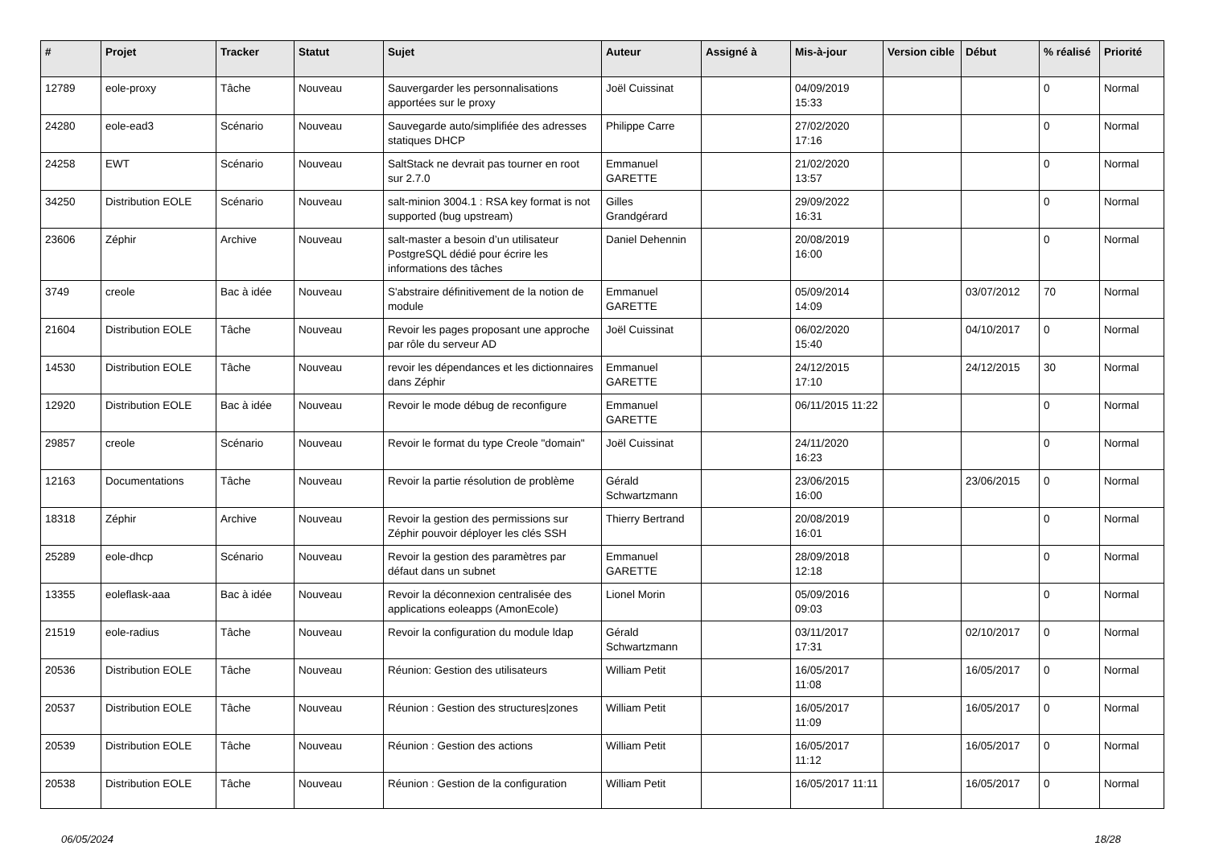| # | Projet | Tracker | Statut | Sujet | Auteur | Assigné à | Mis-à-jour | Version cible | Début | % réalisé | Priorité |
| --- | --- | --- | --- | --- | --- | --- | --- | --- | --- | --- | --- |
| 12789 | eole-proxy | Tâche | Nouveau | Sauvergarder les personnalisations apportées sur le proxy | Joël Cuissinat | | 04/09/2019 15:33 | | | 0 | Normal |
| 24280 | eole-ead3 | Scénario | Nouveau | Sauvegarde auto/simplifiée des adresses statiques DHCP | Philippe Carre | | 27/02/2020 17:16 | | | 0 | Normal |
| 24258 | EWT | Scénario | Nouveau | SaltStack ne devrait pas tourner en root sur 2.7.0 | Emmanuel GARETTE | | 21/02/2020 13:57 | | | 0 | Normal |
| 34250 | Distribution EOLE | Scénario | Nouveau | salt-minion 3004.1 : RSA key format is not supported (bug upstream) | Gilles Grandgérard | | 29/09/2022 16:31 | | | 0 | Normal |
| 23606 | Zéphir | Archive | Nouveau | salt-master a besoin d’un utilisateur PostgreSQL dédié pour écrire les informations des tâches | Daniel Dehennin | | 20/08/2019 16:00 | | | 0 | Normal |
| 3749 | creole | Bac à idée | Nouveau | S'abstraire définitivement de la notion de module | Emmanuel GARETTE | | 05/09/2014 14:09 | | 03/07/2012 | 70 | Normal |
| 21604 | Distribution EOLE | Tâche | Nouveau | Revoir les pages proposant une approche par rôle du serveur AD | Joël Cuissinat | | 06/02/2020 15:40 | | 04/10/2017 | 0 | Normal |
| 14530 | Distribution EOLE | Tâche | Nouveau | revoir les dépendances et les dictionnaires dans Zéphir | Emmanuel GARETTE | | 24/12/2015 17:10 | | 24/12/2015 | 30 | Normal |
| 12920 | Distribution EOLE | Bac à idée | Nouveau | Revoir le mode débug de reconfigure | Emmanuel GARETTE | | 06/11/2015 11:22 | | | 0 | Normal |
| 29857 | creole | Scénario | Nouveau | Revoir le format du type Creole "domain" | Joël Cuissinat | | 24/11/2020 16:23 | | | 0 | Normal |
| 12163 | Documentations | Tâche | Nouveau | Revoir la partie résolution de problème | Gérald Schwartzmann | | 23/06/2015 16:00 | | 23/06/2015 | 0 | Normal |
| 18318 | Zéphir | Archive | Nouveau | Revoir la gestion des permissions sur Zéphir pouvoir déployer les clés SSH | Thierry Bertrand | | 20/08/2019 16:01 | | | 0 | Normal |
| 25289 | eole-dhcp | Scénario | Nouveau | Revoir la gestion des paramètres par défaut dans un subnet | Emmanuel GARETTE | | 28/09/2018 12:18 | | | 0 | Normal |
| 13355 | eoleflask-aaa | Bac à idée | Nouveau | Revoir la déconnexion centralisée des applications eoleapps (AmonEcole) | Lionel Morin | | 05/09/2016 09:03 | | | 0 | Normal |
| 21519 | eole-radius | Tâche | Nouveau | Revoir la configuration du module ldap | Gérald Schwartzmann | | 03/11/2017 17:31 | | 02/10/2017 | 0 | Normal |
| 20536 | Distribution EOLE | Tâche | Nouveau | Réunion: Gestion des utilisateurs | William Petit | | 16/05/2017 11:08 | | 16/05/2017 | 0 | Normal |
| 20537 | Distribution EOLE | Tâche | Nouveau | Réunion : Gestion des structures/zones | William Petit | | 16/05/2017 11:09 | | 16/05/2017 | 0 | Normal |
| 20539 | Distribution EOLE | Tâche | Nouveau | Réunion : Gestion des actions | William Petit | | 16/05/2017 11:12 | | 16/05/2017 | 0 | Normal |
| 20538 | Distribution EOLE | Tâche | Nouveau | Réunion : Gestion de la configuration | William Petit | | 16/05/2017 11:11 | | 16/05/2017 | 0 | Normal |
06/05/2024 18/28